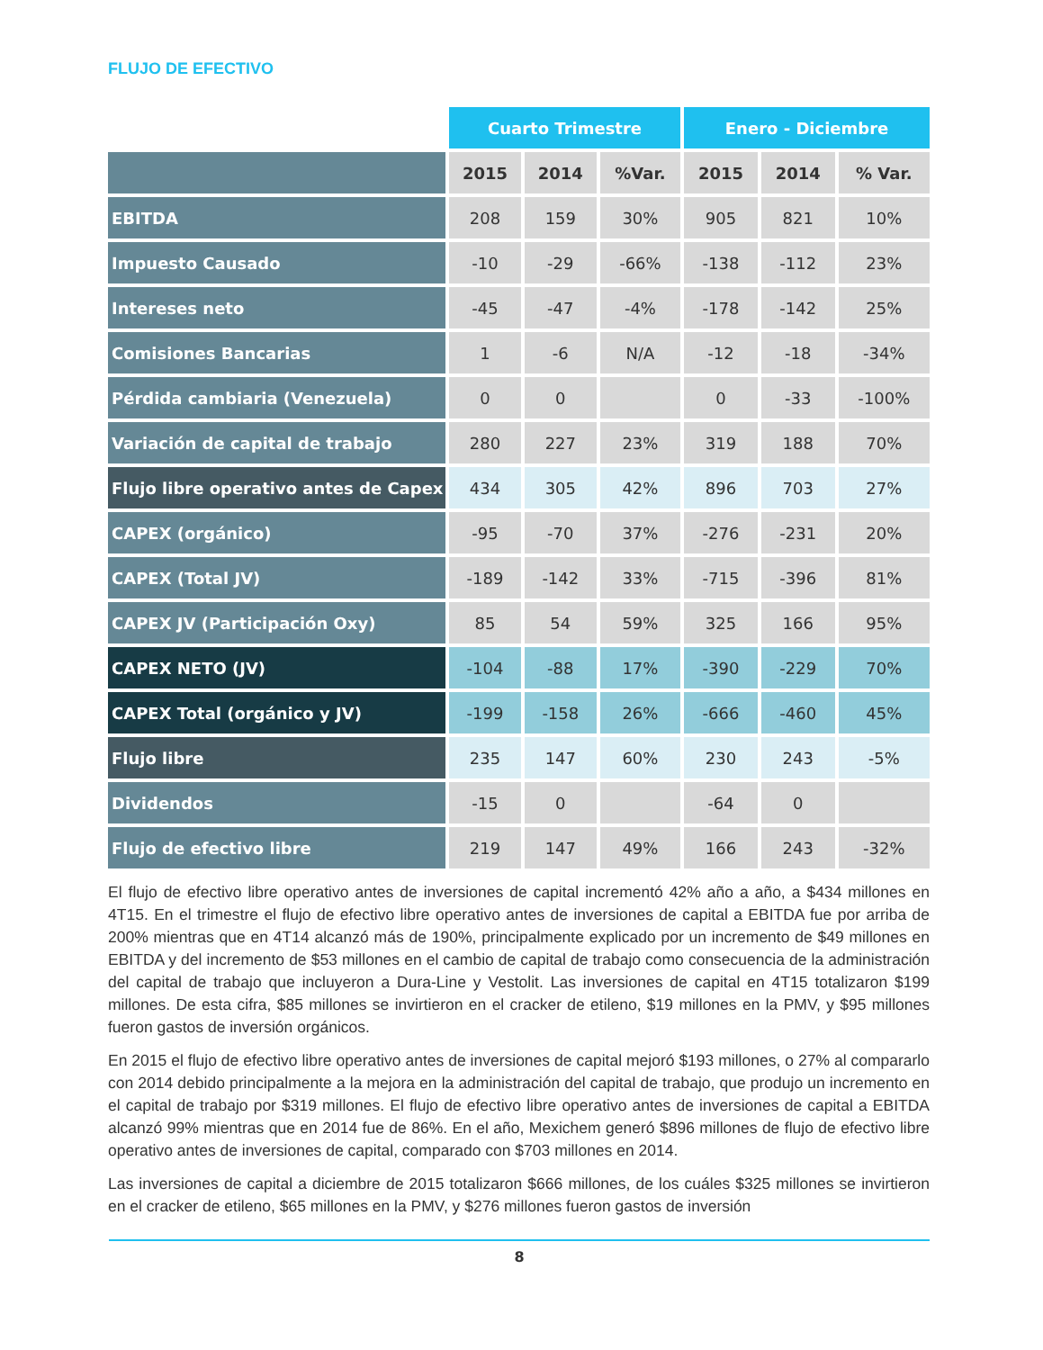FLUJO DE EFECTIVO
| | Cuarto Trimestre | | | Enero - Diciembre | | |
| --- | --- | --- | --- | --- | --- | --- |
| | 2015 | 2014 | %Var. | 2015 | 2014 | % Var. |
| EBITDA | 208 | 159 | 30% | 905 | 821 | 10% |
| Impuesto Causado | -10 | -29 | -66% | -138 | -112 | 23% |
| Intereses neto | -45 | -47 | -4% | -178 | -142 | 25% |
| Comisiones Bancarias | 1 | -6 | N/A | -12 | -18 | -34% |
| Pérdida cambiaria (Venezuela) | 0 | 0 | | 0 | -33 | -100% |
| Variación de capital de trabajo | 280 | 227 | 23% | 319 | 188 | 70% |
| Flujo libre operativo antes de Capex | 434 | 305 | 42% | 896 | 703 | 27% |
| CAPEX (orgánico) | -95 | -70 | 37% | -276 | -231 | 20% |
| CAPEX (Total JV) | -189 | -142 | 33% | -715 | -396 | 81% |
| CAPEX JV (Participación Oxy) | 85 | 54 | 59% | 325 | 166 | 95% |
| CAPEX NETO (JV) | -104 | -88 | 17% | -390 | -229 | 70% |
| CAPEX Total (orgánico y JV) | -199 | -158 | 26% | -666 | -460 | 45% |
| Flujo libre | 235 | 147 | 60% | 230 | 243 | -5% |
| Dividendos | -15 | 0 | | -64 | 0 | |
| Flujo de efectivo libre | 219 | 147 | 49% | 166 | 243 | -32% |
El flujo de efectivo libre operativo antes de inversiones de capital incrementó 42% año a año, a $434 millones en 4T15. En el trimestre el flujo de efectivo libre operativo antes de inversiones de capital a EBITDA fue por arriba de 200% mientras que en 4T14 alcanzó más de 190%, principalmente explicado por un incremento de $49 millones en EBITDA y del incremento de $53 millones en el cambio de capital de trabajo como consecuencia de la administración del capital de trabajo que incluyeron a Dura-Line y Vestolit. Las inversiones de capital en 4T15 totalizaron $199 millones. De esta cifra, $85 millones se invirtieron en el cracker de etileno, $19 millones en la PMV, y $95 millones fueron gastos de inversión orgánicos.
En 2015 el flujo de efectivo libre operativo antes de inversiones de capital mejoró $193 millones, o 27% al compararlo con 2014 debido principalmente a la mejora en la administración del capital de trabajo, que produjo un incremento en el capital de trabajo por $319 millones. El flujo de efectivo libre operativo antes de inversiones de capital a EBITDA alcanzó 99% mientras que en 2014 fue de 86%. En el año, Mexichem generó $896 millones de flujo de efectivo libre operativo antes de inversiones de capital, comparado con $703 millones en 2014.
Las inversiones de capital a diciembre de 2015 totalizaron $666 millones, de los cuáles $325 millones se invirtieron en el cracker de etileno, $65 millones en la PMV, y $276 millones fueron gastos de inversión
8